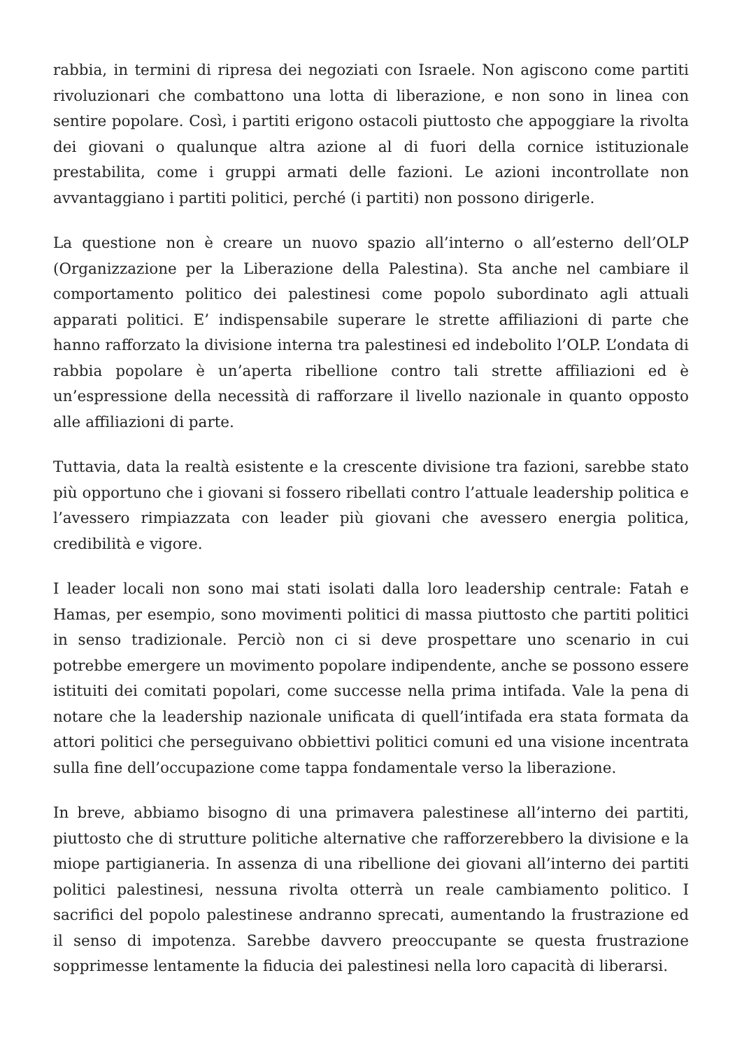rabbia, in termini di ripresa dei negoziati con Israele. Non agiscono come partiti rivoluzionari che combattono una lotta di liberazione, e non sono in linea con sentire popolare. Così, i partiti erigono ostacoli piuttosto che appoggiare la rivolta dei giovani o qualunque altra azione al di fuori della cornice istituzionale prestabilita, come i gruppi armati delle fazioni. Le azioni incontrollate non avvantaggiano i partiti politici, perché (i partiti) non possono dirigerle.
La questione non è creare un nuovo spazio all’interno o all’esterno dell’OLP (Organizzazione per la Liberazione della Palestina). Sta anche nel cambiare il comportamento politico dei palestinesi come popolo subordinato agli attuali apparati politici. E’ indispensabile superare le strette affiliazioni di parte che hanno rafforzato la divisione interna tra palestinesi ed indebolito l’OLP. L’ondata di rabbia popolare è un’aperta ribellione contro tali strette affiliazioni ed è un’espressione della necessità di rafforzare il livello nazionale in quanto opposto alle affiliazioni di parte.
Tuttavia, data la realtà esistente e la crescente divisione tra fazioni, sarebbe stato più opportuno che i giovani si fossero ribellati contro l’attuale leadership politica e l’avessero rimpiazzata con leader più giovani che avessero energia politica, credibilità e vigore.
I leader locali non sono mai stati isolati dalla loro leadership centrale: Fatah e Hamas, per esempio, sono movimenti politici di massa piuttosto che partiti politici in senso tradizionale. Perciò non ci si deve prospettare uno scenario in cui potrebbe emergere un movimento popolare indipendente, anche se possono essere istituiti dei comitati popolari, come successe nella prima intifada. Vale la pena di notare che la leadership nazionale unificata di quell’intifada era stata formata da attori politici che perseguivano obbiettivi politici comuni ed una visione incentrata sulla fine dell’occupazione come tappa fondamentale verso la liberazione.
In breve, abbiamo bisogno di una primavera palestinese all’interno dei partiti, piuttosto che di strutture politiche alternative che rafforzerebbero la divisione e la miope partigianeria. In assenza di una ribellione dei giovani all’interno dei partiti politici palestinesi, nessuna rivolta otterrà un reale cambiamento politico. I sacrifici del popolo palestinese andranno sprecati, aumentando la frustrazione ed il senso di impotenza. Sarebbe davvero preoccupante se questa frustrazione sopprimesse lentamente la fiducia dei palestinesi nella loro capacità di liberarsi.